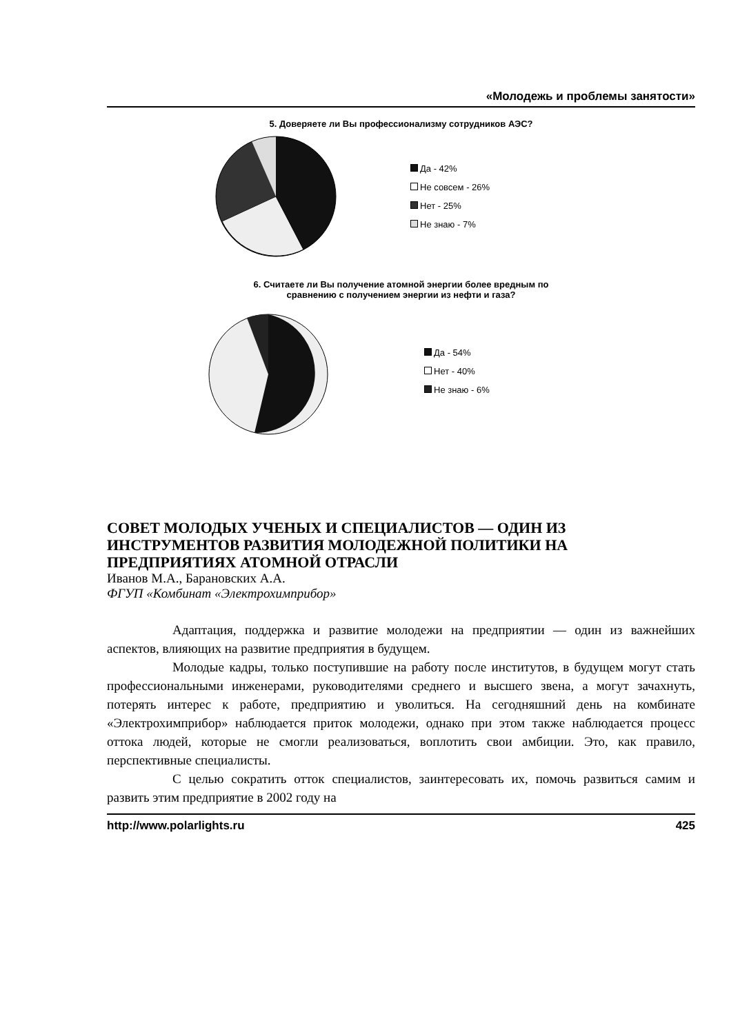«Молодежь и проблемы занятости»
5. Доверяете ли Вы профессионализму сотрудников АЭС?
Да - 42%
Не совсем - 26%
Нет - 25%
Не знаю - 7%
6. Считаете ли Вы получение атомной энергии более вредным по
сравнению с получением энергии из нефти и газа?
Да - 54%
Нет - 40%
Не знаю - 6%
СОВЕТ МОЛОДЫХ УЧЕНЫХ И СПЕЦИАЛИСТОВ — ОДИН ИЗ ИНСТРУМЕНТОВ РАЗВИТИЯ МОЛОДЕЖНОЙ ПОЛИТИКИ НА ПРЕДПРИЯТИЯХ АТОМНОЙ ОТРАСЛИ
Иванов М.А., Барановских А.А.
ФГУП «Комбинат «Электрохимприбор»
Адаптация, поддержка и развитие молодежи на предприятии — один из важнейших аспектов, влияющих на развитие предприятия в будущем.
Молодые кадры, только поступившие на работу после институтов, в будущем могут стать профессиональными инженерами, руководителями среднего и высшего звена, а могут зачахнуть, потерять интерес к работе, предприятию и уволиться. На сегодняшний день на комбинате «Электрохимприбор» наблюдается приток молодежи, однако при этом также наблюдается процесс оттока людей, которые не смогли реализоваться, воплотить свои амбиции. Это, как правило, перспективные специалисты.
С целью сократить отток специалистов, заинтересовать их, помочь развиться самим и развить этим предприятие в 2002 году на
http://www.polarlights.ru 425